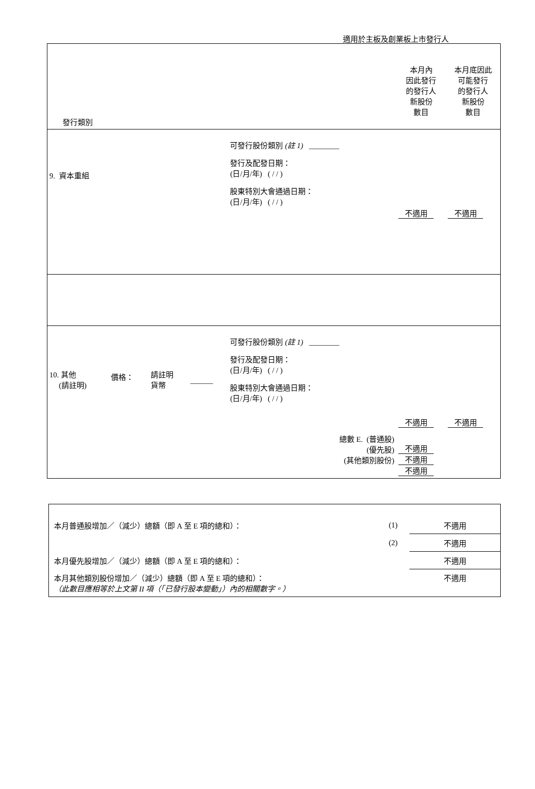適用於主板及創業板上市發行人
| 發行類別 | | | | | 本月內 因此發行 的發行人 新股份 數目 | 本月底因此 可能發行 的發行人 新股份 數目 |
| 9. 資本重組 | | | | 可發行股份類別 (註 1) ________ 發行及配發日期： (日/月/年) ( / / ) 股東特別大會通過日期： (日/月/年) ( / / ) | 不適用 | 不適用 |
| 10. 其他 (請註明) | 價格： | 請註明 貨幣 | ______ | 可發行股份類別 (註 1) ________ 發行及配發日期： (日/月/年) ( / / ) 股東特別大會通過日期： (日/月/年) ( / / ) 總數 E. (普通股) (優先股) (其他類別股份) | 不適用 不適用 不適用 不適用 | 不適用 |
| 本月普通股增加／（減少）總額（即 A 至 E 項的總和）： | (1) | 不適用 |
| | (2) | 不適用 |
| 本月優先股增加／（減少）總額（即 A 至 E 項的總和）： | | 不適用 |
| 本月其他類別股份增加／（減少）總額（即 A 至 E 項的總和）： （此數目應相等於上文第 II 項（「已發行股本變動」）內的相關數字。） | | 不適用 |